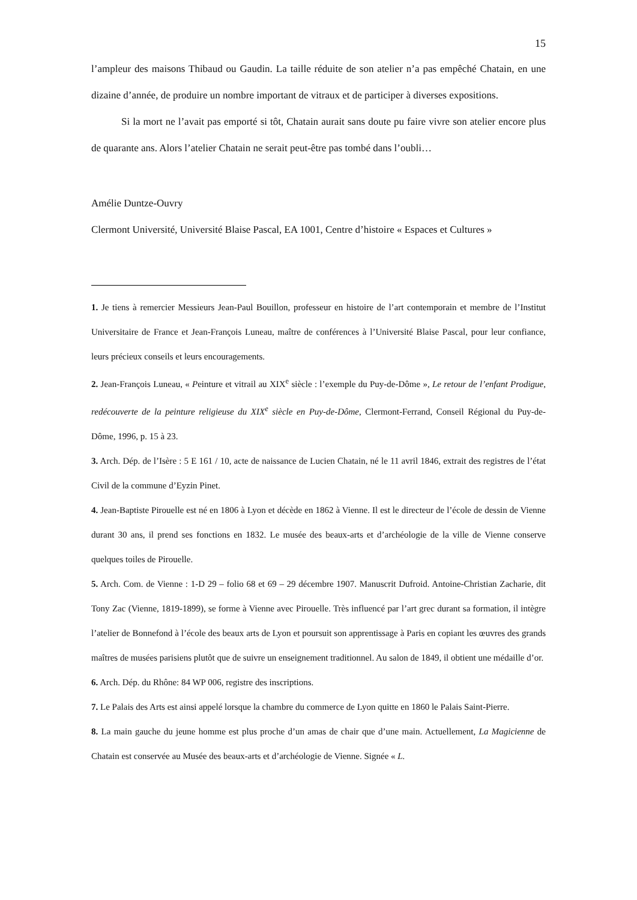15
l’ampleur des maisons Thibaud ou Gaudin. La taille réduite de son atelier n’a pas empêché Chatain, en une dizaine d’année, de produire un nombre important de vitraux et de participer à diverses expositions.
Si la mort ne l’avait pas emporté si tôt, Chatain aurait sans doute pu faire vivre son atelier encore plus de quarante ans. Alors l’atelier Chatain ne serait peut-être pas tombé dans l’oubli…
Amélie Duntze-Ouvry
Clermont Université, Université Blaise Pascal, EA 1001, Centre d’histoire « Espaces et Cultures »
1. Je tiens à remercier Messieurs Jean-Paul Bouillon, professeur en histoire de l’art contemporain et membre de l’Institut Universitaire de France et Jean-François Luneau, maître de conférences à l’Université Blaise Pascal, pour leur confiance, leurs précieux conseils et leurs encouragements.
2. Jean-François Luneau, « Peinture et vitrail au XIX<sup>e</sup> siècle : l’exemple du Puy-de-Dôme », Le retour de l’enfant Prodigue, redécouverte de la peinture religieuse du XIX<sup>e</sup> siècle en Puy-de-Dôme, Clermont-Ferrand, Conseil Régional du Puy-de-Dôme, 1996, p. 15 à 23.
3. Arch. Dép. de l’Isère : 5 E 161 / 10, acte de naissance de Lucien Chatain, né le 11 avril 1846, extrait des registres de l’état Civil de la commune d’Eyzin Pinet.
4. Jean-Baptiste Pirouelle est né en 1806 à Lyon et décède en 1862 à Vienne. Il est le directeur de l’école de dessin de Vienne durant 30 ans, il prend ses fonctions en 1832. Le musée des beaux-arts et d’archéologie de la ville de Vienne conserve quelques toiles de Pirouelle.
5. Arch. Com. de Vienne : 1-D 29 – folio 68 et 69 – 29 décembre 1907. Manuscrit Dufroid. Antoine-Christian Zacharie, dit Tony Zac (Vienne, 1819-1899), se forme à Vienne avec Pirouelle. Très influencé par l’art grec durant sa formation, il intègre l’atelier de Bonnefond à l’école des beaux arts de Lyon et poursuit son apprentissage à Paris en copiant les œuvres des grands maîtres de musées parisiens plutôt que de suivre un enseignement traditionnel. Au salon de 1849, il obtient une médaille d’or.
6. Arch. Dép. du Rhône: 84 WP 006, registre des inscriptions.
7. Le Palais des Arts est ainsi appelé lorsque la chambre du commerce de Lyon quitte en 1860 le Palais Saint-Pierre.
8. La main gauche du jeune homme est plus proche d’un amas de chair que d’une main. Actuellement, La Magicienne de Chatain est conservée au Musée des beaux-arts et d’archéologie de Vienne. Signée « L.